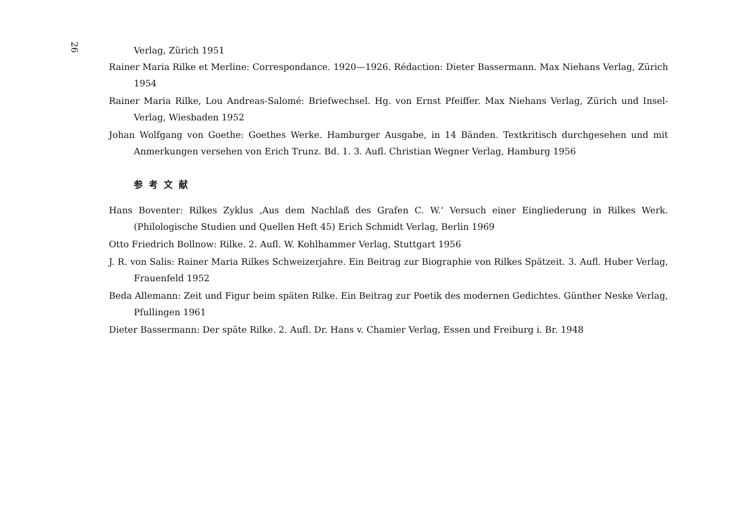26
Verlag, Zürich 1951
Rainer Maria Rilke et Merline: Correspondance. 1920—1926. Rédaction: Dieter Bassermann. Max Niehans Verlag, Zürich 1954
Rainer Maria Rilke, Lou Andreas-Salomé: Briefwechsel. Hg. von Ernst Pfeiffer. Max Niehans Verlag, Zürich und Insel-Verlag, Wiesbaden 1952
Johan Wolfgang von Goethe: Goethes Werke. Hamburger Ausgabe, in 14 Bänden. Textkritisch durchgesehen und mit Anmerkungen versehen von Erich Trunz. Bd. 1. 3. Aufl. Christian Wegner Verlag, Hamburg 1956
参考文献
Hans Boventer: Rilkes Zyklus ‚Aus dem Nachlaß des Grafen C. W.‘ Versuch einer Eingliederung in Rilkes Werk. (Philologische Studien und Quellen Heft 45) Erich Schmidt Verlag, Berlin 1969
Otto Friedrich Bollnow: Rilke. 2. Aufl. W. Kohlhammer Verlag, Stuttgart 1956
J. R. von Salis: Rainer Maria Rilkes Schweizerjahre. Ein Beitrag zur Biographie von Rilkes Spätzeit. 3. Aufl. Huber Verlag, Frauenfeld 1952
Beda Allemann: Zeit und Figur beim späten Rilke. Ein Beitrag zur Poetik des modernen Gedichtes. Günther Neske Verlag, Pfullingen 1961
Dieter Bassermann: Der späte Rilke. 2. Aufl. Dr. Hans v. Chamier Verlag, Essen und Freiburg i. Br. 1948